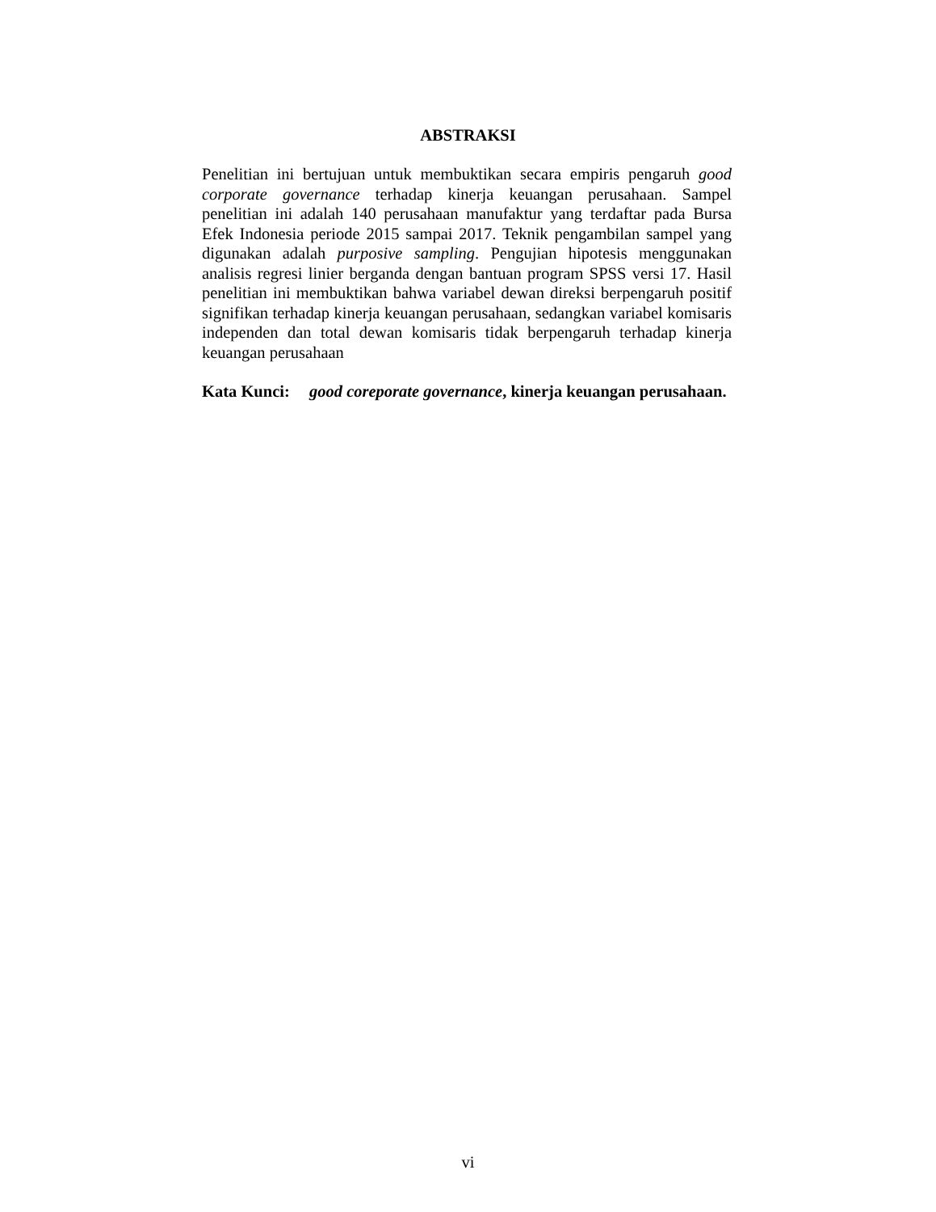ABSTRAKSI
Penelitian ini bertujuan untuk membuktikan secara empiris pengaruh good corporate governance terhadap kinerja keuangan perusahaan. Sampel penelitian ini adalah 140 perusahaan manufaktur yang terdaftar pada Bursa Efek Indonesia periode 2015 sampai 2017. Teknik pengambilan sampel yang digunakan adalah purposive sampling. Pengujian hipotesis menggunakan analisis regresi linier berganda dengan bantuan program SPSS versi 17. Hasil penelitian ini membuktikan bahwa variabel dewan direksi berpengaruh positif signifikan terhadap kinerja keuangan perusahaan, sedangkan variabel komisaris independen dan total dewan komisaris tidak berpengaruh terhadap kinerja keuangan perusahaan
Kata Kunci:
good coreporate governance, kinerja keuangan perusahaan.
vi